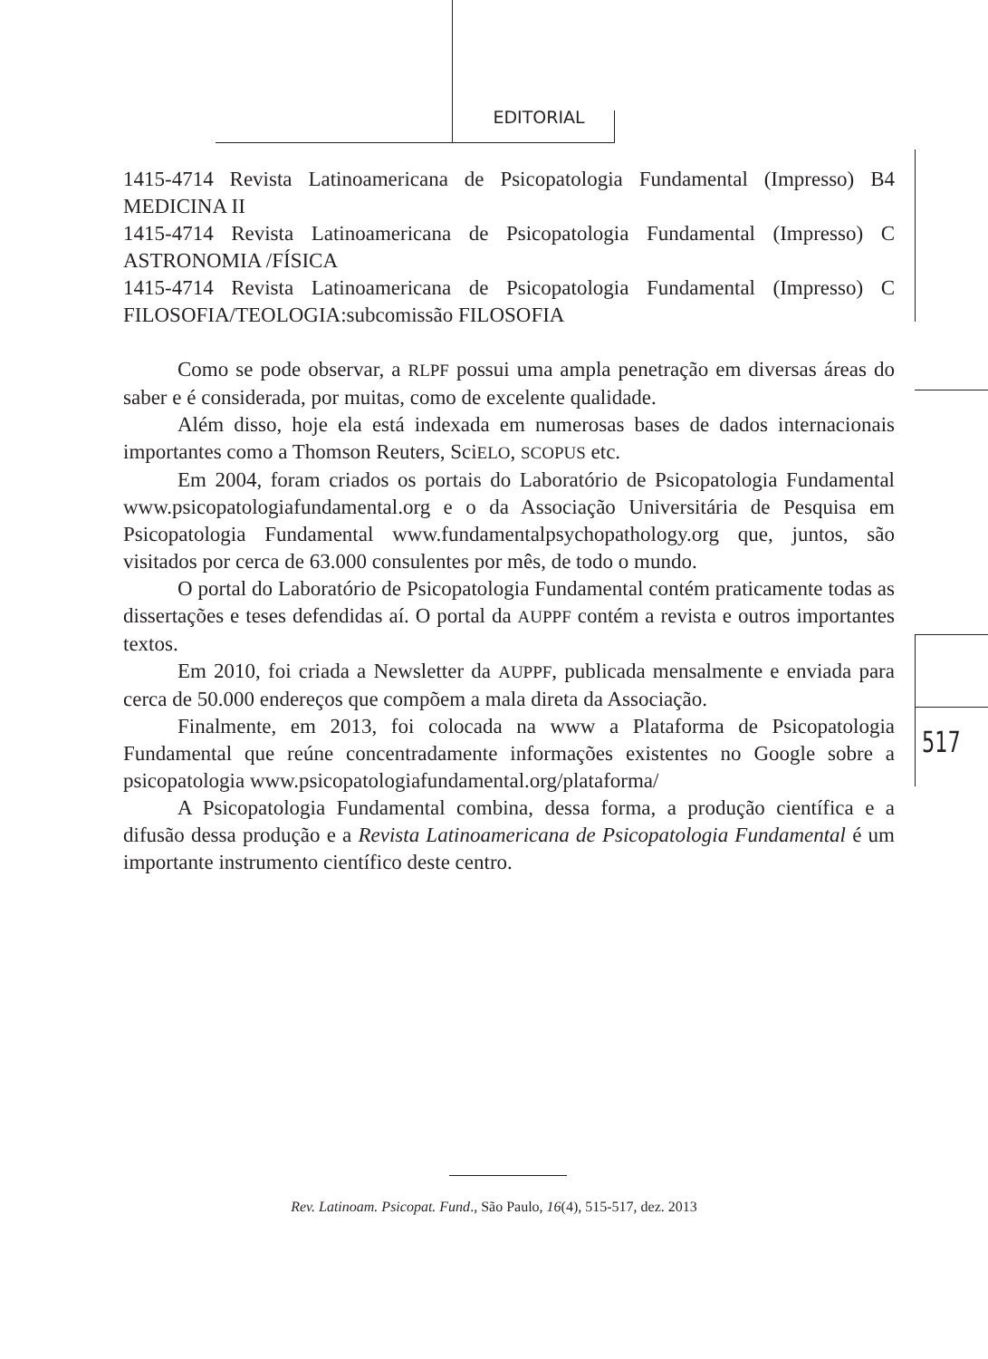EDITORIAL
1415-4714 Revista Latinoamericana de Psicopatologia Fundamental (Impresso) B4 MEDICINA II
1415-4714 Revista Latinoamericana de Psicopatologia Fundamental (Impresso) C ASTRONOMIA /FÍSICA
1415-4714 Revista Latinoamericana de Psicopatologia Fundamental (Impresso) C FILOSOFIA/TEOLOGIA:subcomissão FILOSOFIA
Como se pode observar, a RLPF possui uma ampla penetração em diversas áreas do saber e é considerada, por muitas, como de excelente qualidade.
Além disso, hoje ela está indexada em numerosas bases de dados internacionais importantes como a Thomson Reuters, SciELO, SCOPUS etc.
Em 2004, foram criados os portais do Laboratório de Psicopatologia Fundamental www.psicopatologiafundamental.org e o da Associação Universitária de Pesquisa em Psicopatologia Fundamental www.fundamentalpsychopathology.org que, juntos, são visitados por cerca de 63.000 consulentes por mês, de todo o mundo.
O portal do Laboratório de Psicopatologia Fundamental contém praticamente todas as dissertações e teses defendidas aí. O portal da AUPPF contém a revista e outros importantes textos.
Em 2010, foi criada a Newsletter da AUPPF, publicada mensalmente e enviada para cerca de 50.000 endereços que compõem a mala direta da Associação.
Finalmente, em 2013, foi colocada na www a Plataforma de Psicopatologia Fundamental que reúne concentradamente informações existentes no Google sobre a psicopatologia www.psicopatologiafundamental.org/plataforma/
A Psicopatologia Fundamental combina, dessa forma, a produção científica e a difusão dessa produção e a Revista Latinoamericana de Psicopatologia Fundamental é um importante instrumento científico deste centro.
517
Rev. Latinoam. Psicopat. Fund., São Paulo, 16(4), 515-517, dez. 2013